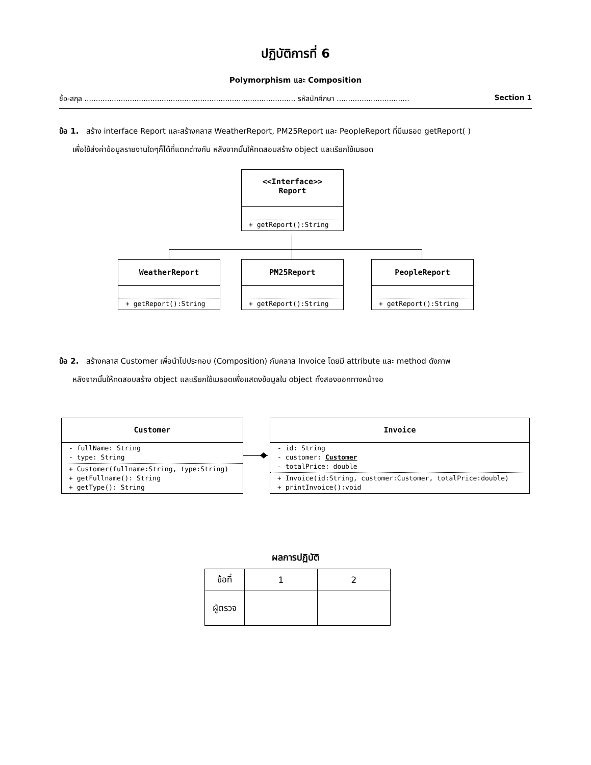ปฏิบัติการที่ 6
Polymorphism และ Composition
ชื่อ-สกุล ............................................................................................. รหัสนักศึกษา ................................ Section 1
ข้อ 1. สร้าง interface Report และสร้างคลาส WeatherReport, PM25Report และ PeopleReport ที่มีเมธอด getReport( )
เพื่อใช้ส่งค่าข้อมูลรายงานใดๆก็ได้ที่แตกต่างกัน หลังจากนั้นให้ทดสอบสร้าง object และเรียกใช้เมธอด
<<Interface>>
Report
+ getReport():String
WeatherReport
+ getReport():String
PM25Report
+ getReport():String
PeopleReport
+ getReport():String
ข้อ 2. สร้างคลาส Customer เพื่อนำไปประกอบ (Composition) กับคลาส Invoice โดยมี attribute และ method ดังภาพ
หลังจากนั้นให้ทดสอบสร้าง object และเรียกใช้เมธอดเพื่อแสดงข้อมูลใน object ทั้งสองออกทางหน้าจอ
Customer
- fullName: String
- type: String
+ Customer(fullname:String, type:String)
+ getFullname(): String
+ getType(): String
Invoice
- id: String
- customer: Customer
- totalPrice: double
+ Invoice(id:String, customer:Customer, totalPrice:double)
+ printInvoice():void
ผลการปฏิบัติ
| ข้อที่ | 1 | 2 |
| ผู้ตรวจ | | |